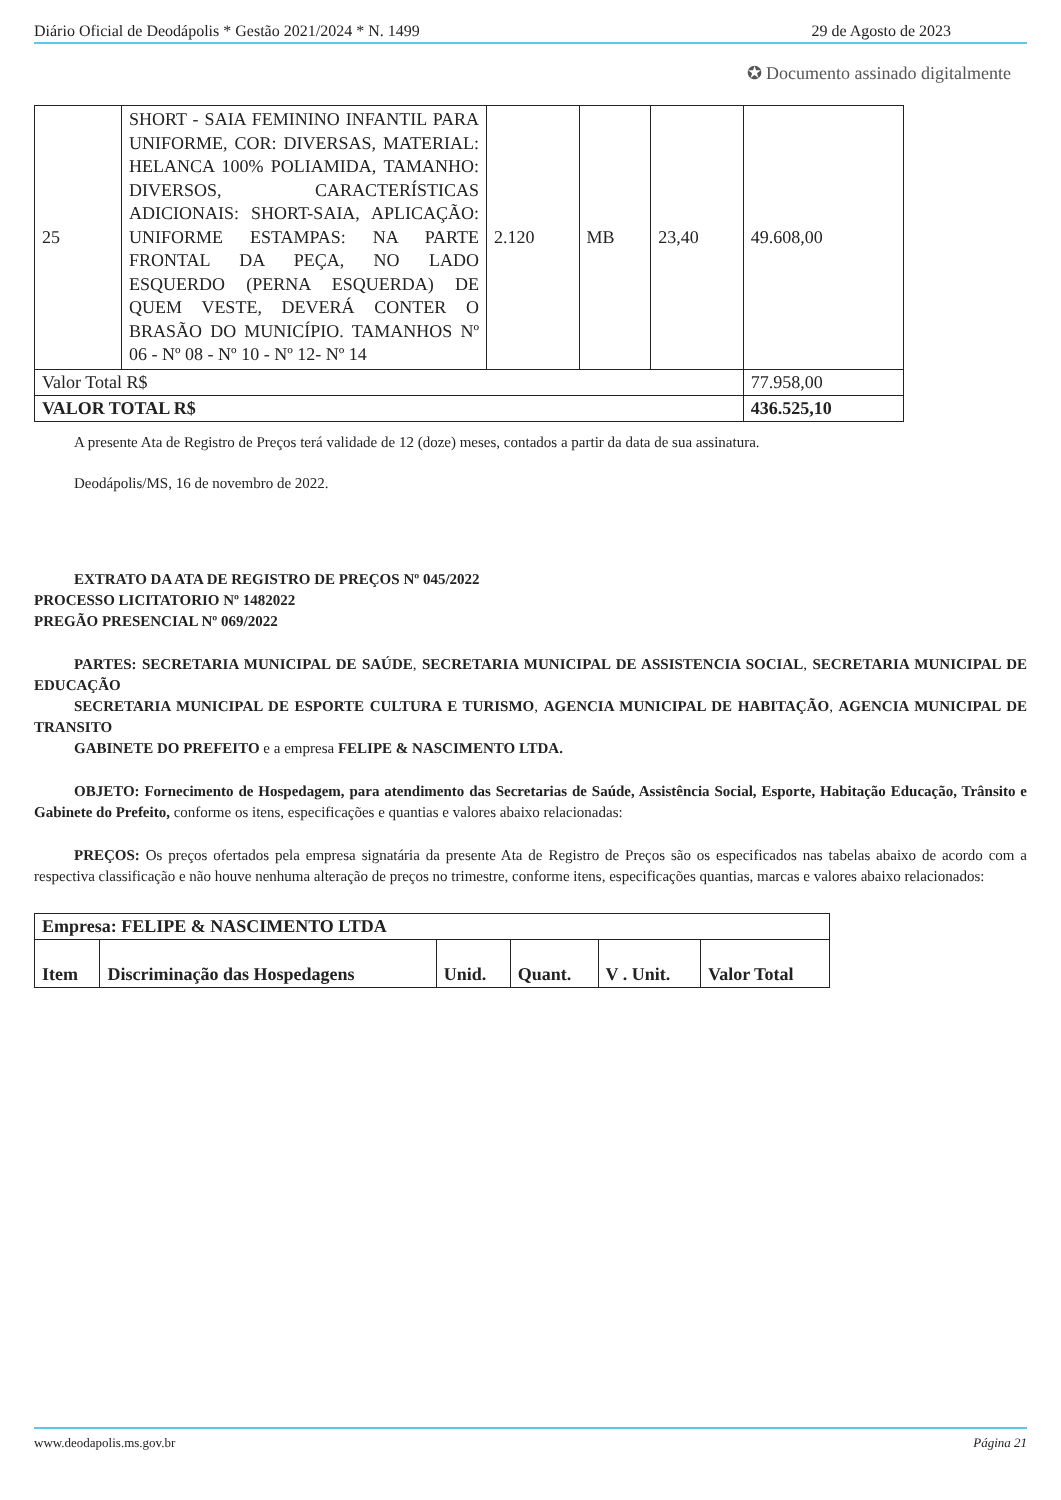Diário Oficial de Deodápolis * Gestão 2021/2024 * N. 1499 29 de Agosto de 2023
✪ Documento assinado digitalmente
| 25 | SHORT - SAIA FEMININO INFANTIL PARA UNIFORME, COR: DIVERSAS, MATERIAL: HELANCA 100% POLIAMIDA, TAMANHO: DIVERSOS, CARACTERÍSTICAS ADICIONAIS: SHORT-SAIA, APLICAÇÃO: UNIFORME ESTAMPAS: NA PARTE FRONTAL DA PEÇA, NO LADO ESQUERDO (PERNA ESQUERDA) DE QUEM VESTE, DEVERÁ CONTER O BRASÃO DO MUNICÍPIO. TAMANHOS Nº 06 - Nº 08 - Nº 10 - Nº 12- Nº 14 | 2.120 | MB | 23,40 | 49.608,00 |
| Valor Total R$ | | | | | 77.958,00 |
| VALOR TOTAL R$ | | | | | 436.525,10 |
A presente Ata de Registro de Preços terá validade de 12 (doze) meses, contados a partir da data de sua assinatura.
Deodápolis/MS, 16 de novembro de 2022.
EXTRATO DA ATA DE REGISTRO DE PREÇOS Nº 045/2022
PROCESSO LICITATORIO Nº 1482022
PREGÃO PRESENCIAL Nº 069/2022
PARTES: SECRETARIA MUNICIPAL DE SAÚDE, SECRETARIA MUNICIPAL DE ASSISTENCIA SOCIAL, SECRETARIA MUNICIPAL DE EDUCAÇÃO
SECRETARIA MUNICIPAL DE ESPORTE CULTURA E TURISMO, AGENCIA MUNICIPAL DE HABITAÇÃO, AGENCIA MUNICIPAL DE TRANSITO
GABINETE DO PREFEITO e a empresa FELIPE & NASCIMENTO LTDA.
OBJETO: Fornecimento de Hospedagem, para atendimento das Secretarias de Saúde, Assistência Social, Esporte, Habitação Educação, Trânsito e Gabinete do Prefeito, conforme os itens, especificações e quantias e valores abaixo relacionadas:
PREÇOS: Os preços ofertados pela empresa signatária da presente Ata de Registro de Preços são os especificados nas tabelas abaixo de acordo com a respectiva classificação e não houve nenhuma alteração de preços no trimestre, conforme itens, especificações quantias, marcas e valores abaixo relacionados:
| Empresa: FELIPE & NASCIMENTO LTDA | | | | | |
| --- | --- | --- | --- | --- | --- |
| Item | Discriminação das Hospedagens | Unid. | Quant. | V . Unit. | Valor Total |
www.deodapolis.ms.gov.br Página 21